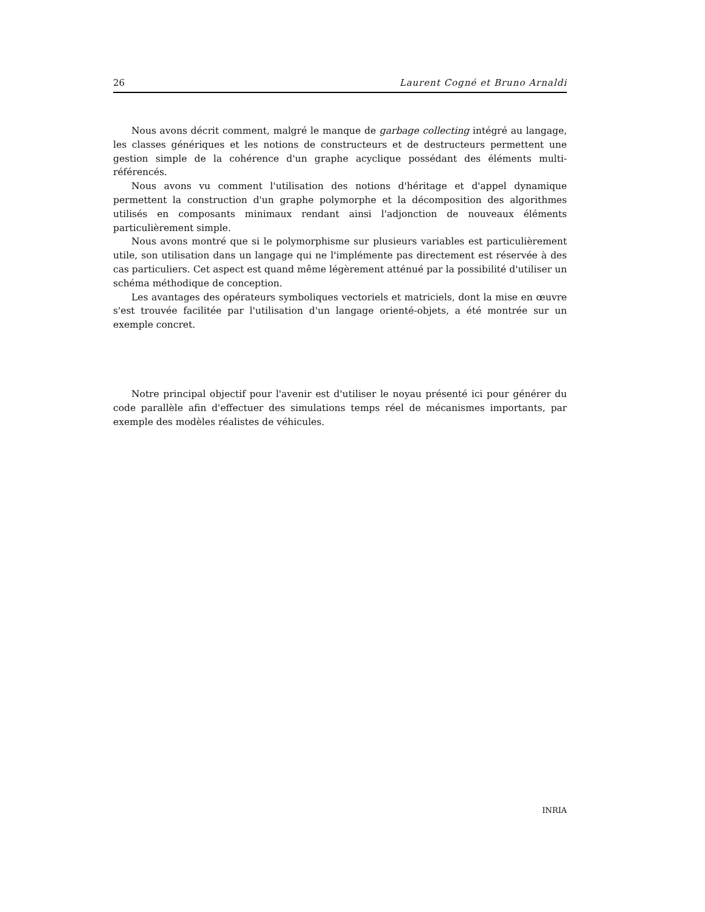26 Laurent Cogné et Bruno Arnaldi
Nous avons décrit comment, malgré le manque de garbage collecting intégré au langage, les classes génériques et les notions de constructeurs et de destructeurs permettent une gestion simple de la cohérence d'un graphe acyclique possédant des éléments multi-référencés.
Nous avons vu comment l'utilisation des notions d'héritage et d'appel dynamique permettent la construction d'un graphe polymorphe et la décomposition des algorithmes utilisés en composants minimaux rendant ainsi l'adjonction de nouveaux éléments particulièrement simple.
Nous avons montré que si le polymorphisme sur plusieurs variables est particulièrement utile, son utilisation dans un langage qui ne l'implémente pas directement est réservée à des cas particuliers. Cet aspect est quand même légèrement atténué par la possibilité d'utiliser un schéma méthodique de conception.
Les avantages des opérateurs symboliques vectoriels et matriciels, dont la mise en œuvre s'est trouvée facilitée par l'utilisation d'un langage orienté-objets, a été montrée sur un exemple concret.
Notre principal objectif pour l'avenir est d'utiliser le noyau présenté ici pour générer du code parallèle afin d'effectuer des simulations temps réel de mécanismes importants, par exemple des modèles réalistes de véhicules.
INRIA